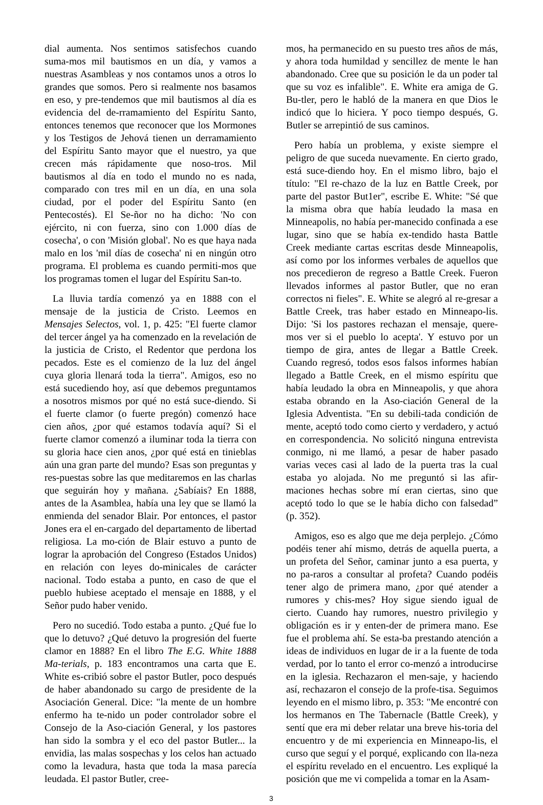dial aumenta. Nos sentimos satisfechos cuando suma-mos mil bautismos en un día, y vamos a nuestras Asambleas y nos contamos unos a otros lo grandes que somos. Pero si realmente nos basamos en eso, y pre-tendemos que mil bautismos al día es evidencia del de-rramamiento del Espíritu Santo, entonces tenemos que reconocer que los Mormones y los Testigos de Jehová tienen un derramamiento del Espíritu Santo mayor que el nuestro, ya que crecen más rápidamente que noso-tros. Mil bautismos al día en todo el mundo no es nada, comparado con tres mil en un día, en una sola ciudad, por el poder del Espíritu Santo (en Pentecostés). El Se-ñor no ha dicho: 'No con ejército, ni con fuerza, sino con 1.000 días de cosecha', o con 'Misión global'. No es que haya nada malo en los 'mil días de cosecha' ni en ningún otro programa. El problema es cuando permiti-mos que los programas tomen el lugar del Espíritu San-to.
La lluvia tardía comenzó ya en 1888 con el mensaje de la justicia de Cristo. Leemos en Mensajes Selectos, vol. 1, p. 425: "El fuerte clamor del tercer ángel ya ha comenzado en la revelación de la justicia de Cristo, el Redentor que perdona los pecados. Este es el comienzo de la luz del ángel cuya gloria llenará toda la tierra". Amigos, eso no está sucediendo hoy, así que debemos preguntamos a nosotros mismos por qué no está suce-diendo. Si el fuerte clamor (o fuerte pregón) comenzó hace cien años, ¿por qué estamos todavía aquí? Si el fuerte clamor comenzó a iluminar toda la tierra con su gloria hace cien anos, ¿por qué está en tinieblas aún una gran parte del mundo? Esas son preguntas y res-puestas sobre las que meditaremos en las charlas que seguirán hoy y mañana. ¿Sabíais? En 1888, antes de la Asamblea, había una ley que se llamó la enmienda del senador Blair. Por entonces, el pastor Jones era el en-cargado del departamento de libertad religiosa. La mo-ción de Blair estuvo a punto de lograr la aprobación del Congreso (Estados Unidos) en relación con leyes do-minicales de carácter nacional. Todo estaba a punto, en caso de que el pueblo hubiese aceptado el mensaje en 1888, y el Señor pudo haber venido.
Pero no sucedió. Todo estaba a punto. ¿Qué fue lo que lo detuvo? ¿Qué detuvo la progresión del fuerte clamor en 1888? En el libro The E.G. White 1888 Ma-terials, p. 183 encontramos una carta que E. White es-cribió sobre el pastor Butler, poco después de haber abandonado su cargo de presidente de la Asociación General. Dice: "la mente de un hombre enfermo ha te-nido un poder controlador sobre el Consejo de la Aso-ciación General, y los pastores han sido la sombra y el eco del pastor Butler... la envidia, las malas sospechas y los celos han actuado como la levadura, hasta que toda la masa parecía leudada. El pastor Butler, cree-
mos, ha permanecido en su puesto tres años de más, y ahora toda humildad y sencillez de mente le han abandonado. Cree que su posición le da un poder tal que su voz es infalible". E. White era amiga de G. Bu-tler, pero le habló de la manera en que Dios le indicó que lo hiciera. Y poco tiempo después, G. Butler se arrepintió de sus caminos.
Pero había un problema, y existe siempre el peligro de que suceda nuevamente. En cierto grado, está suce-diendo hoy. En el mismo libro, bajo el título: "El re-chazo de la luz en Battle Creek, por parte del pastor But1er", escribe E. White: "Sé que la misma obra que había leudado la masa en Minneapolis, no había per-manecido confinada a ese lugar, sino que se había ex-tendido hasta Battle Creek mediante cartas escritas desde Minneapolis, así como por los informes verbales de aquellos que nos precedieron de regreso a Battle Creek. Fueron llevados informes al pastor Butler, que no eran correctos ni fieles". E. White se alegró al re-gresar a Battle Creek, tras haber estado en Minneapo-lis. Dijo: 'Si los pastores rechazan el mensaje, quere-mos ver si el pueblo lo acepta'. Y estuvo por un tiempo de gira, antes de llegar a Battle Creek. Cuando regresó, todos esos falsos informes habían llegado a Battle Creek, en el mismo espíritu que había leudado la obra en Minneapolis, y que ahora estaba obrando en la Aso-ciación General de la Iglesia Adventista. "En su debili-tada condición de mente, aceptó todo como cierto y verdadero, y actuó en correspondencia. No solicitó ninguna entrevista conmigo, ni me llamó, a pesar de haber pasado varias veces casi al lado de la puerta tras la cual estaba yo alojada. No me preguntó si las afir-maciones hechas sobre mí eran ciertas, sino que aceptó todo lo que se le había dicho con falsedad” (p. 352).
Amigos, eso es algo que me deja perplejo. ¿Cómo podéis tener ahí mismo, detrás de aquella puerta, a un profeta del Señor, caminar junto a esa puerta, y no pa-raros a consultar al profeta? Cuando podéis tener algo de primera mano, ¿por qué atender a rumores y chis-mes? Hoy sigue siendo igual de cierto. Cuando hay rumores, nuestro privilegio y obligación es ir y enten-der de primera mano. Ese fue el problema ahí. Se esta-ba prestando atención a ideas de individuos en lugar de ir a la fuente de toda verdad, por lo tanto el error co-menzó a introducirse en la iglesia. Rechazaron el men-saje, y haciendo así, rechazaron el consejo de la profe-tisa. Seguimos leyendo en el mismo libro, p. 353: "Me encontré con los hermanos en The Tabernacle (Battle Creek), y sentí que era mi deber relatar una breve his-toria del encuentro y de mi experiencia en Minneapo-lis, el curso que seguí y el porqué, explicando con lla-neza el espíritu revelado en el encuentro. Les expliqué la posición que me vi compelida a tomar en la Asam-
3